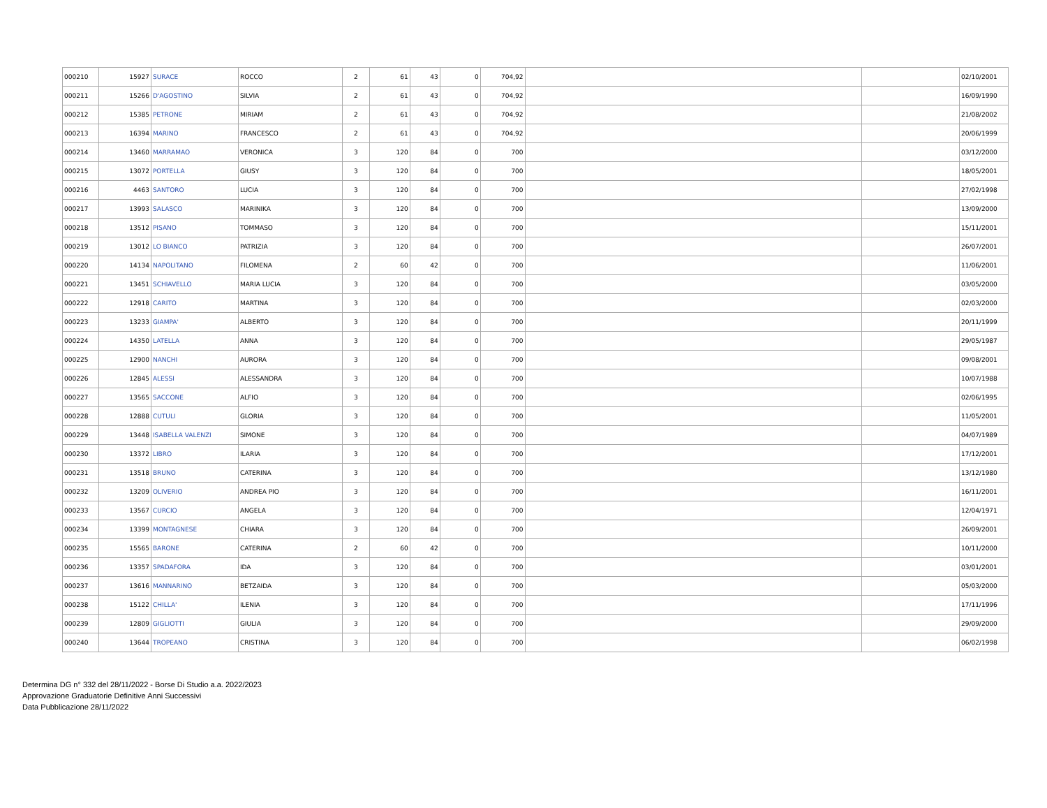| 000210 | 15927 | SURACE | ROCCO | 2 | 61 | 43 | 0 | 704,92 | | | 02/10/2001 |
| 000211 | 15266 | D'AGOSTINO | SILVIA | 2 | 61 | 43 | 0 | 704,92 | | | 16/09/1990 |
| 000212 | 15385 | PETRONE | MIRIAM | 2 | 61 | 43 | 0 | 704,92 | | | 21/08/2002 |
| 000213 | 16394 | MARINO | FRANCESCO | 2 | 61 | 43 | 0 | 704,92 | | | 20/06/1999 |
| 000214 | 13460 | MARRAMAO | VERONICA | 3 | 120 | 84 | 0 | 700 | | | 03/12/2000 |
| 000215 | 13072 | PORTELLA | GIUSY | 3 | 120 | 84 | 0 | 700 | | | 18/05/2001 |
| 000216 | 4463 | SANTORO | LUCIA | 3 | 120 | 84 | 0 | 700 | | | 27/02/1998 |
| 000217 | 13993 | SALASCO | MARINIKA | 3 | 120 | 84 | 0 | 700 | | | 13/09/2000 |
| 000218 | 13512 | PISANO | TOMMASO | 3 | 120 | 84 | 0 | 700 | | | 15/11/2001 |
| 000219 | 13012 | LO BIANCO | PATRIZIA | 3 | 120 | 84 | 0 | 700 | | | 26/07/2001 |
| 000220 | 14134 | NAPOLITANO | FILOMENA | 2 | 60 | 42 | 0 | 700 | | | 11/06/2001 |
| 000221 | 13451 | SCHIAVELLO | MARIA LUCIA | 3 | 120 | 84 | 0 | 700 | | | 03/05/2000 |
| 000222 | 12918 | CARITO | MARTINA | 3 | 120 | 84 | 0 | 700 | | | 02/03/2000 |
| 000223 | 13233 | GIAMPA' | ALBERTO | 3 | 120 | 84 | 0 | 700 | | | 20/11/1999 |
| 000224 | 14350 | LATELLA | ANNA | 3 | 120 | 84 | 0 | 700 | | | 29/05/1987 |
| 000225 | 12900 | NANCHI | AURORA | 3 | 120 | 84 | 0 | 700 | | | 09/08/2001 |
| 000226 | 12845 | ALESSI | ALESSANDRA | 3 | 120 | 84 | 0 | 700 | | | 10/07/1988 |
| 000227 | 13565 | SACCONE | ALFIO | 3 | 120 | 84 | 0 | 700 | | | 02/06/1995 |
| 000228 | 12888 | CUTULI | GLORIA | 3 | 120 | 84 | 0 | 700 | | | 11/05/2001 |
| 000229 | 13448 | ISABELLA VALENZI | SIMONE | 3 | 120 | 84 | 0 | 700 | | | 04/07/1989 |
| 000230 | 13372 | LIBRO | ILARIA | 3 | 120 | 84 | 0 | 700 | | | 17/12/2001 |
| 000231 | 13518 | BRUNO | CATERINA | 3 | 120 | 84 | 0 | 700 | | | 13/12/1980 |
| 000232 | 13209 | OLIVERIO | ANDREA PIO | 3 | 120 | 84 | 0 | 700 | | | 16/11/2001 |
| 000233 | 13567 | CURCIO | ANGELA | 3 | 120 | 84 | 0 | 700 | | | 12/04/1971 |
| 000234 | 13399 | MONTAGNESE | CHIARA | 3 | 120 | 84 | 0 | 700 | | | 26/09/2001 |
| 000235 | 15565 | BARONE | CATERINA | 2 | 60 | 42 | 0 | 700 | | | 10/11/2000 |
| 000236 | 13357 | SPADAFORA | IDA | 3 | 120 | 84 | 0 | 700 | | | 03/01/2001 |
| 000237 | 13616 | MANNARINO | BETZAIDA | 3 | 120 | 84 | 0 | 700 | | | 05/03/2000 |
| 000238 | 15122 | CHILLA' | ILENIA | 3 | 120 | 84 | 0 | 700 | | | 17/11/1996 |
| 000239 | 12809 | GIGLIOTTI | GIULIA | 3 | 120 | 84 | 0 | 700 | | | 29/09/2000 |
| 000240 | 13644 | TROPEANO | CRISTINA | 3 | 120 | 84 | 0 | 700 | | | 06/02/1998 |
Determina DG n° 332 del 28/11/2022 - Borse Di Studio a.a. 2022/2023
Approvazione Graduatorie Definitive Anni Successivi
Data Pubblicazione 28/11/2022